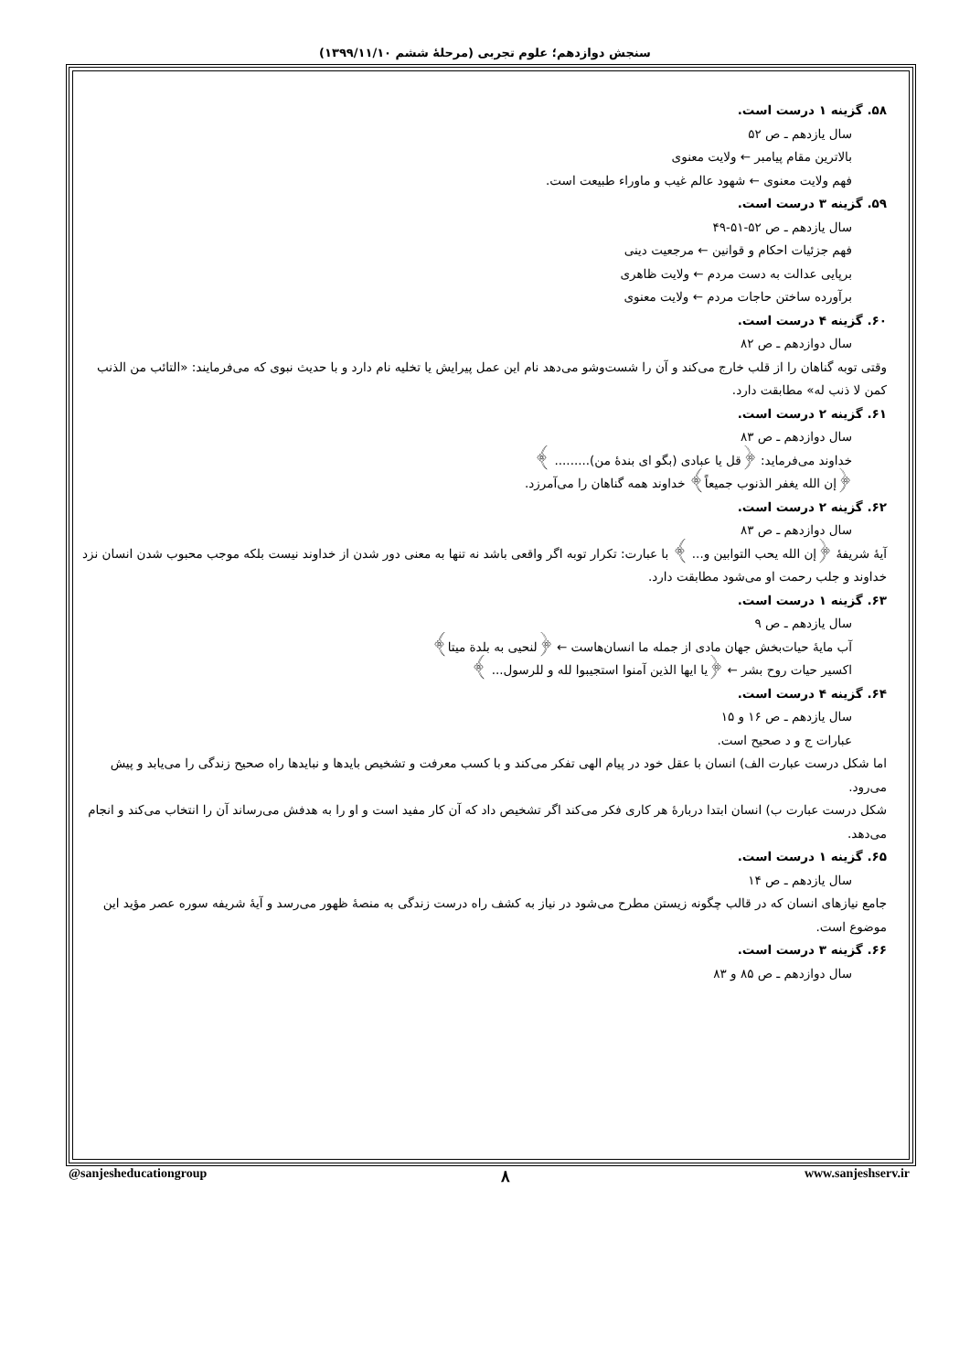سنجش دوازدهم؛ علوم تجربی (مرحلهٔ ششم ۱۳۹۹/۱۱/۱۰)
۵۸. گزینه ۱ درست است.
سال یازدهم ـ ص ۵۲
بالاترین مقام پیامبر ← ولایت معنوی
فهم ولایت معنوی ← شهود عالم غیب و ماوراء طبیعت است.
۵۹. گزینه ۳ درست است.
سال یازدهم ـ ص ۵۲-۵۱-۴۹
فهم جزئیات احکام و قوانین ← مرجعیت دینی
برپایی عدالت به دست مردم ← ولایت ظاهری
برآورده ساختن حاجات مردم ← ولایت معنوی
۶۰. گزینه ۴ درست است.
سال دوازدهم ـ ص ۸۲
وقتی توبه گناهان را از قلب خارج می‌کند و آن را شست‌وشو می‌دهد نام این عمل پیرایش یا تخلیه نام دارد و با حدیث نبوی که می‌فرمایند: «التائب من الذنب کمن لا ذنب له» مطابقت دارد.
۶۱. گزینه ۲ درست است.
سال دوازدهم ـ ص ۸۳
خداوند می‌فرماید: ﴿قل یا عبادی (بگو ای بندهٔ من)......... ﴾
﴿إن الله یغفر الذنوب جمیعاً﴾ خداوند همه گناهان را می‌آمرزد.
۶۲. گزینه ۲ درست است.
سال دوازدهم ـ ص ۸۳
آیهٔ شریفهٔ ﴿إن الله یحب التوابین و... ﴾ با عبارت: تکرار توبه اگر واقعی باشد نه تنها به معنی دور شدن از خداوند نیست بلکه موجب محبوب شدن انسان نزد خداوند و جلب رحمت او می‌شود مطابقت دارد.
۶۳. گزینه ۱ درست است.
سال یازدهم ـ ص ۹
آب مایهٔ حیات‌بخش جهان مادی از جمله ما انسان‌هاست ← ﴿لنحیی به بلدة میتا﴾
اکسیر حیات روح بشر ← ﴿یا ایها الذین آمنوا استجیبوا لله و للرسول... ﴾
۶۴. گزینه ۴ درست است.
سال یازدهم ـ ص ۱۶ و ۱۵
عبارات ج و د صحیح است.
اما شکل درست عبارت الف) انسان با عقل خود در پیام الهی تفکر می‌کند و با کسب معرفت و تشخیص بایدها و نبایدها راه صحیح زندگی را می‌یابد و پیش می‌رود.
شکل درست عبارت ب) انسان ابتدا دربارهٔ هر کاری فکر می‌کند اگر تشخیص داد که آن کار مفید است و او را به هدفش می‌رساند آن را انتخاب می‌کند و انجام می‌دهد.
۶۵. گزینه ۱ درست است.
سال یازدهم ـ ص ۱۴
جامع نیازهای انسان که در قالب چگونه زیستن مطرح می‌شود در نیاز به کشف راه درست زندگی به منصهٔ ظهور می‌رسد و آیهٔ شریفه سوره عصر مؤید این موضوع است.
۶۶. گزینه ۳ درست است.
سال دوازدهم ـ ص ۸۵ و ۸۳
@sanjesheducationgroup ۸ www.sanjeshserv.ir